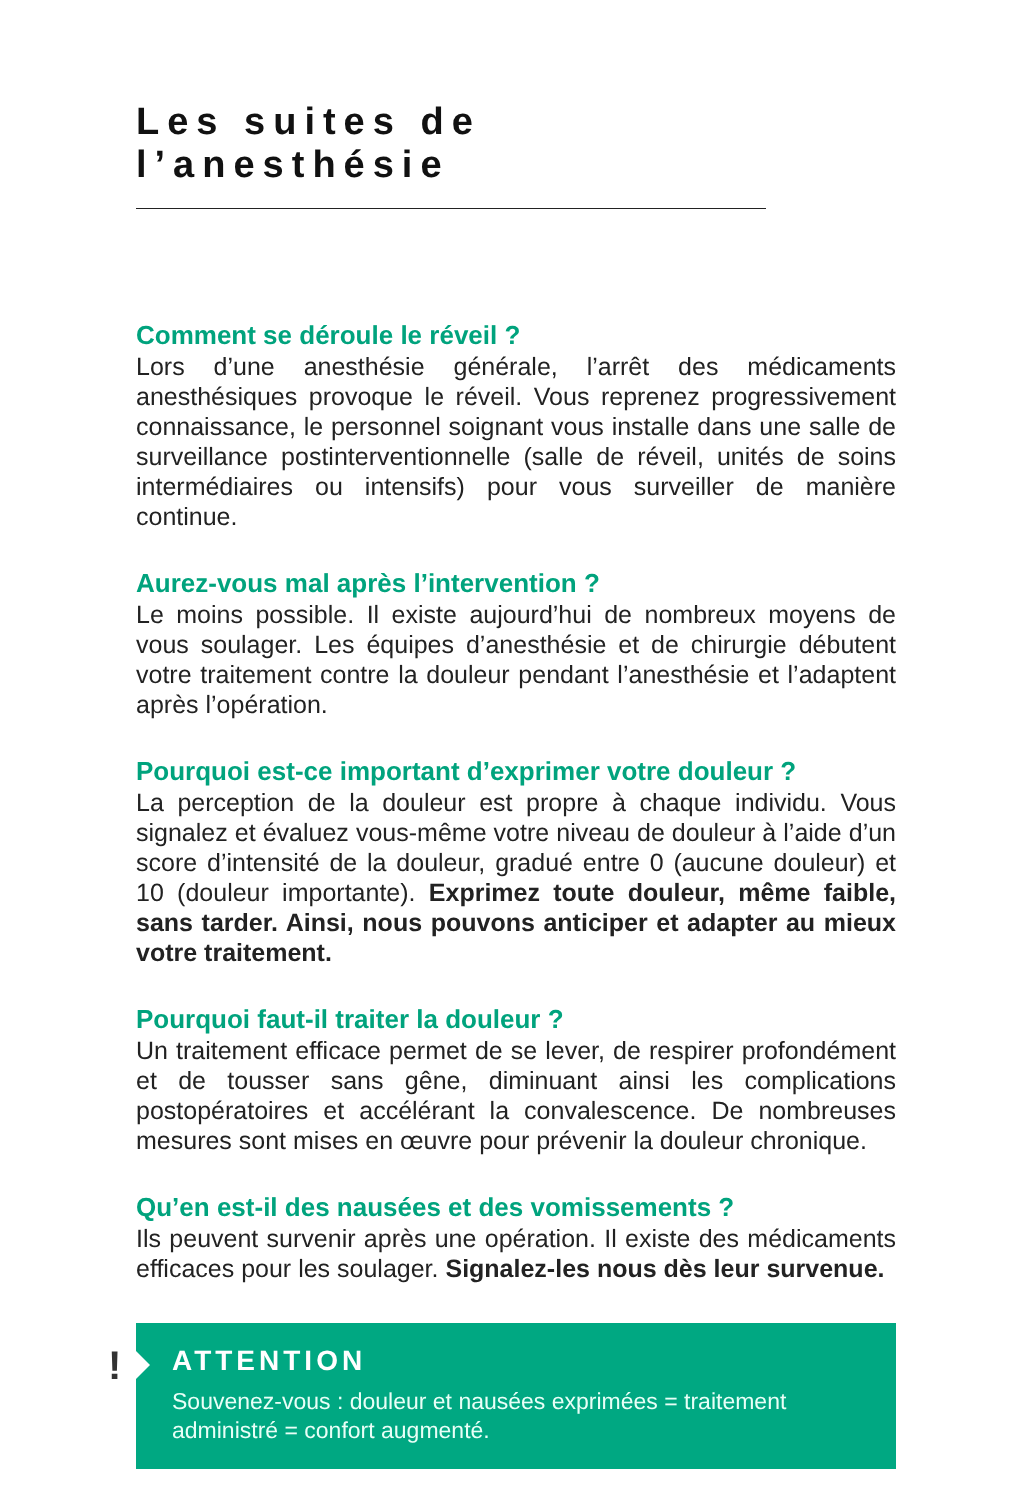Les suites de l’anesthésie
Comment se déroule le réveil ?
Lors d’une anesthésie générale, l’arrêt des médicaments anesthésiques provoque le réveil. Vous reprenez progressivement connaissance, le personnel soignant vous installe dans une salle de surveillance postinterventionnelle (salle de réveil, unités de soins intermédiaires ou intensifs) pour vous surveiller de manière continue.
Aurez-vous mal après l’intervention ?
Le moins possible. Il existe aujourd’hui de nombreux moyens de vous soulager. Les équipes d’anesthésie et de chirurgie débutent votre traitement contre la douleur pendant l’anesthésie et l’adaptent après l’opération.
Pourquoi est-ce important d’exprimer votre douleur ?
La perception de la douleur est propre à chaque individu. Vous signalez et évaluez vous-même votre niveau de douleur à l’aide d’un score d’intensité de la douleur, gradué entre 0 (aucune douleur) et 10 (douleur importante). Exprimez toute douleur, même faible, sans tarder. Ainsi, nous pouvons anticiper et adapter au mieux votre traitement.
Pourquoi faut-il traiter la douleur ?
Un traitement efficace permet de se lever, de respirer profondément et de tousser sans gêne, diminuant ainsi les complications postopératoires et accélérant la convalescence. De nombreuses mesures sont mises en œuvre pour prévenir la douleur chronique.
Qu’en est-il des nausées et des vomissements ?
Ils peuvent survenir après une opération. Il existe des médicaments efficaces pour les soulager. Signalez-les nous dès leur survenue.
!
ATTENTION
Souvenez-vous : douleur et nausées exprimées = traitement administré = confort augmenté.